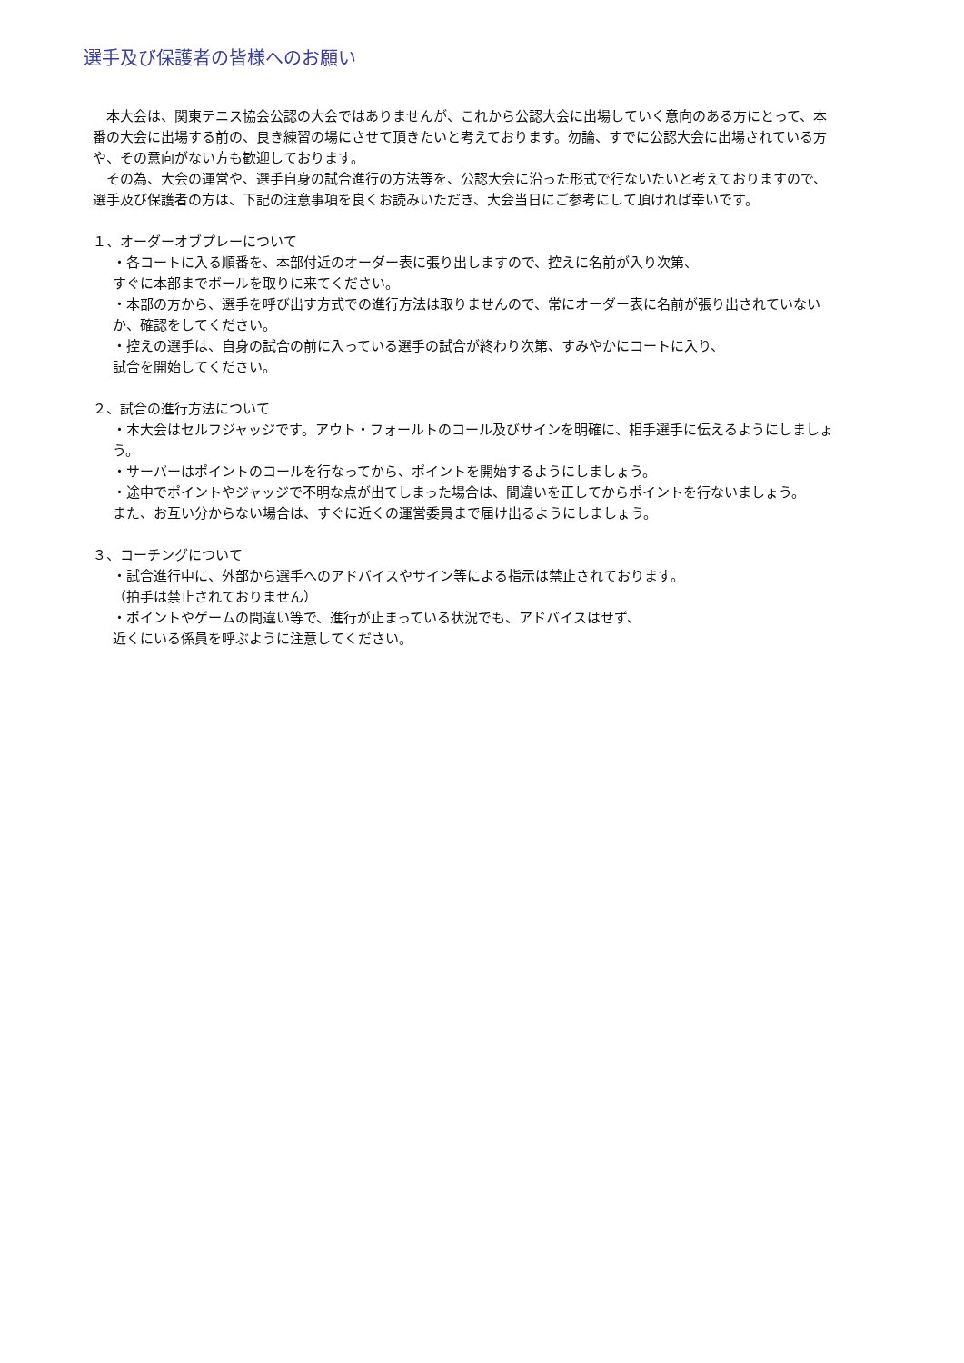選手及び保護者の皆様へのお願い
　本大会は、関東テニス協会公認の大会ではありませんが、これから公認大会に出場していく意向のある方にとって、本番の大会に出場する前の、良き練習の場にさせて頂きたいと考えております。勿論、すでに公認大会に出場されている方や、その意向がない方も歓迎しております。
　その為、大会の運営や、選手自身の試合進行の方法等を、公認大会に沿った形式で行ないたいと考えておりますので、選手及び保護者の方は、下記の注意事項を良くお読みいただき、大会当日にご参考にして頂ければ幸いです。
１、オーダーオブプレーについて
・各コートに入る順番を、本部付近のオーダー表に張り出しますので、控えに名前が入り次第、
すぐに本部までボールを取りに来てください。
・本部の方から、選手を呼び出す方式での進行方法は取りませんので、常にオーダー表に名前が張り出されていないか、確認をしてください。
・控えの選手は、自身の試合の前に入っている選手の試合が終わり次第、すみやかにコートに入り、
試合を開始してください。
２、試合の進行方法について
・本大会はセルフジャッジです。アウト・フォールトのコール及びサインを明確に、相手選手に伝えるようにしましょう。
・サーバーはポイントのコールを行なってから、ポイントを開始するようにしましょう。
・途中でポイントやジャッジで不明な点が出てしまった場合は、間違いを正してからポイントを行ないましょう。
また、お互い分からない場合は、すぐに近くの運営委員まで届け出るようにしましょう。
３、コーチングについて
・試合進行中に、外部から選手へのアドバイスやサイン等による指示は禁止されております。
（拍手は禁止されておりません）
・ポイントやゲームの間違い等で、進行が止まっている状況でも、アドバイスはせず、
近くにいる係員を呼ぶように注意してください。